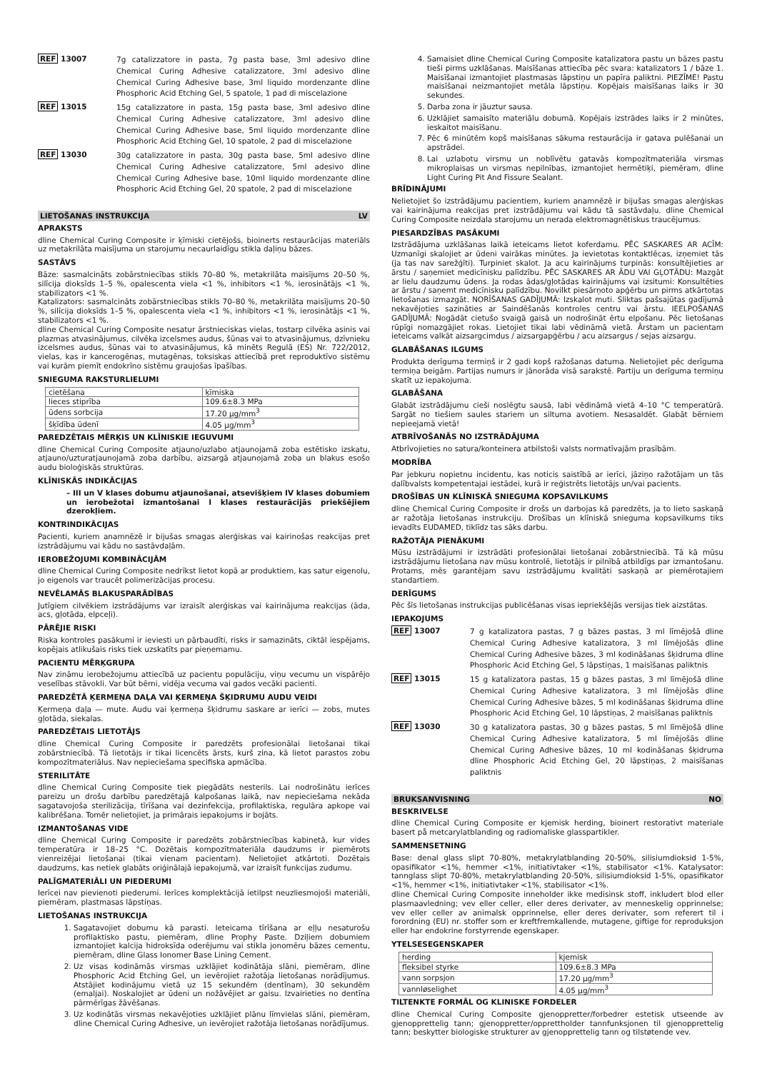REF 13007
7g catalizzatore in pasta, 7g pasta base, 3ml adesivo dline Chemical Curing Adhesive catalizzatore, 3ml adesivo dline Chemical Curing Adhesive base, 3ml liquido mordenzante dline Phosphoric Acid Etching Gel, 5 spatole, 1 pad di miscelazione
REF 13015
15g catalizzatore in pasta, 15g pasta base, 3ml adesivo dline Chemical Curing Adhesive catalizzatore, 3ml adesivo dline Chemical Curing Adhesive base, 5ml liquido mordenzante dline Phosphoric Acid Etching Gel, 10 spatole, 2 pad di miscelazione
REF 13030
30g catalizzatore in pasta, 30g pasta base, 5ml adesivo dline Chemical Curing Adhesive catalizzatore, 5ml adesivo dline Chemical Curing Adhesive base, 10ml liquido mordenzante dline Phosphoric Acid Etching Gel, 20 spatole, 2 pad di miscelazione
LIETOŠANAS INSTRUKCIJA LV
APRAKSTS
dline Chemical Curing Composite ir ķīmiski cietējošs, bioinerts restaurācijas materiāls uz metakrilāta maisījuma un starojumu necaurlaidīgu stikla daļiņu bāzes.
SASTĀVS
Bāze: sasmalcināts zobārstniecības stikls 70–80 %, metakrilāta maisījums 20–50 %, silīcija dioksīds 1–5 %, opalescenta viela <1 %, inhibitors <1 %, ierosinātājs <1 %, stabilizators <1 %.
Katalizators: sasmalcināts zobārstniecības stikls 70–80 %, metakrilāta maisījums 20–50 %, silīcija dioksīds 1–5 %, opalescenta viela <1 %, inhibitors <1 %, ierosinātājs <1 %, stabilizators <1 %.
dline Chemical Curing Composite nesatur ārstnieciskas vielas, tostarp cilvēka asinis vai plazmas atvasinājumus, cilvēka izcelsmes audus, šūnas vai to atvasinājumus, dzīvnieku izcelsmes audus, šūnas vai to atvasinājumus, kā minēts Regulā (ES) Nr. 722/2012, vielas, kas ir kancerogēnas, mutagēnas, toksiskas attiecībā pret reproduktīvo sistēmu vai kurām piemīt endokrīno sistēmu graujošas īpašības.
SNIEGUMA RAKSTURLIELUMI
| cietēšana | ķīmiska |
| lieces stiprība | 109.6±8.3 MPa |
| ūdens sorbcija | 17.20 µg/mm<sup>3</sup> |
| šķīdība ūdenī | 4.05 µg/mm<sup>3</sup> |
PAREDZĒTAIS MĒRĶIS UN KLĪNISKIE IEGUVUMI
dline Chemical Curing Composite atjauno/uzlabo atjaunojamā zoba estētisko izskatu, atjauno/uzturatjaunojamā zoba darbību, aizsargā atjaunojamā zoba un blakus esošo audu bioloģiskās struktūras.
KLĪNISKĀS INDIKĀCIJAS
– III un V klases dobumu atjaunošanai, atsevišķiem IV klases dobumiem un ierobežotai izmantošanai I klases restaurācijās priekšējiem dzerokļiem.
KONTRINDIKĀCIJAS
Pacienti, kuriem anamnēzē ir bijušas smagas alerģiskas vai kairinošas reakcijas pret izstrādājumu vai kādu no sastāvdaļām.
IEROBEŽOJUMI KOMBINĀCIJĀM
dline Chemical Curing Composite nedrīkst lietot kopā ar produktiem, kas satur eigenolu, jo eigenols var traucēt polimerizācijas procesu.
NEVĒLAMĀS BLAKUSPARĀDĪBAS
Jutīgiem cilvēkiem izstrādājums var izraisīt alerģiskas vai kairinājuma reakcijas (āda, acs, gļotāda, elpceļi).
PĀRĒJIE RISKI
Riska kontroles pasākumi ir ieviesti un pārbaudīti, risks ir samazināts, ciktāl iespējams, kopējais atlikušais risks tiek uzskatīts par pieņemamu.
PACIENTU MĒRĶGRUPA
Nav zināmu ierobežojumu attiecībā uz pacientu populāciju, viņu vecumu un vispārējo veselības stāvokli. Var būt bērni, vidēja vecuma vai gados vecāki pacienti.
PAREDZĒTĀ ĶERMEŅA DAĻA VAI ĶERMEŅA ŠĶIDRUMU AUDU VEIDI
Ķermeņa daļa — mute. Audu vai ķermeņa šķidrumu saskare ar ierīci — zobs, mutes gļotāda, siekalas.
PAREDZĒTAIS LIETOTĀJS
dline Chemical Curing Composite ir paredzēts profesionālai lietošanai tikai zobārstniecībā. Tā lietotājs ir tikai licencēts ārsts, kurš zina, kā lietot parastos zobu kompozītmateriālus. Nav nepieciešama specifiska apmācība.
STERILITĀTE
dline Chemical Curing Composite tiek piegādāts nesterils. Lai nodrošinātu ierīces pareizu un drošu darbību paredzētajā kalpošanas laikā, nav nepieciešama nekāda sagatavojoša sterilizācija, tīrīšana vai dezinfekcija, profilaktiska, regulāra apkope vai kalibrēšana. Tomēr nelietojiet, ja primārais iepakojums ir bojāts.
IZMANTOŠANAS VIDE
dline Chemical Curing Composite ir paredzēts zobārstniecības kabinetā, kur vides temperatūra ir 18–25 °C. Dozētais kompozītmateriāla daudzums ir piemērots vienreizējai lietošanai (tikai vienam pacientam). Nelietojiet atkārtoti. Dozētais daudzums, kas netiek glabāts oriģinālajā iepakojumā, var izraisīt funkcijas zudumu.
PALĪGMATERIĀLI UN PIEDERUMI
Ierīcei nav pievienoti piederumi. Ierīces komplektācijā ietilpst neuzliesmojoši materiāli, piemēram, plastmasas lāpstiņas.
LIETOŠANAS INSTRUKCIJA
1. Sagatavojiet dobumu kā parasti. Ieteicama tīrīšana ar eļļu nesaturošu profilaktisko pastu, piemēram, dline Prophy Paste. Dziļiem dobumiem izmantojiet kalcija hidroksīda oderējumu vai stikla jonomēru bāzes cementu, piemēram, dline Glass Ionomer Base Lining Cement.
2. Uz visas kodināmās virsmas uzklājiet kodinātāja slāni, piemēram, dline Phosphoric Acid Etching Gel, un ievērojiet ražotāja lietošanas norādījumus. Atstājiet kodinājumu vietā uz 15 sekundēm (dentīnam), 30 sekundēm (emaljai). Noskalojiet ar ūdeni un nožāvējiet ar gaisu. Izvairieties no dentīna pārmērīgas žāvēšanas.
3. Uz kodinātās virsmas nekavējoties uzklājiet plānu līmvielas slāni, piemēram, dline Chemical Curing Adhesive, un ievērojiet ražotāja lietošanas norādījumus.
4. Samaisiet dline Chemical Curing Composite katalizatora pastu un bāzes pastu tieši pirms uzklāšanas. Maisīšanas attiecība pēc svara: katalizators 1 / bāze 1. Maisīšanai izmantojiet plastmasas lāpstiņu un papīra paliktni. PIEZĪME! Pastu maisīšanai neizmantojiet metāla lāpstiņu. Kopējais maisīšanas laiks ir 30 sekundes.
5. Darba zona ir jāuztur sausa.
6. Uzklājiet samaisīto materiālu dobumā. Kopējais izstrādes laiks ir 2 minūtes, ieskaitot maisīšanu.
7. Pēc 6 minūtēm kopš maisīšanas sākuma restaurācija ir gatava pulēšanai un apstrādei.
8. Lai uzlabotu virsmu un noblīvētu gatavās kompozītmateriāla virsmas mikroplaisas un virsmas nepilnības, izmantojiet hermētiķi, piemēram, dline Light Curing Pit And Fissure Sealant.
BRĪDINĀJUMI
Nelietojiet šo izstrādājumu pacientiem, kuriem anamnēzē ir bijušas smagas alerģiskas vai kairinājuma reakcijas pret izstrādājumu vai kādu tā sastāvdaļu. dline Chemical Curing Composite neizdala starojumu un nerada elektromagnētiskus traucējumus.
PIESARDZĪBAS PASĀKUMI
Izstrādājuma uzklāšanas laikā ieteicams lietot koferdamu. PĒC SASKARES AR ACĪM: Uzmanīgi skalojiet ar ūdeni vairākas minūtes. Ja ievietotas kontaktlēcas, izņemiet tās (ja tas nav sarežģīti). Turpiniet skalot. Ja acu kairinājums turpinās: konsultējieties ar ārstu / saņemiet medicīnisku palīdzību. PĒC SASKARES AR ĀDU VAI GĻOTĀDU: Mazgāt ar lielu daudzumu ūdens. Ja rodas ādas/gļotādas kairinājums vai izsitumi: Konsultēties ar ārstu / saņemt medicīnisku palīdzību. Novilkt piesārņoto apģērbu un pirms atkārtotas lietošanas izmazgāt. NORĪŠANAS GADĪJUMĀ: Izskalot muti. Sliktas pašsajūtas gadījumā nekavējoties sazināties ar Saindēšanās kontroles centru vai ārstu. IEELPOŠANAS GADĪJUMĀ: Nogādāt cietušo svaigā gaisā un nodrošināt ērtu elpošanu. Pēc lietošanas rūpīgi nomazgājiet rokas. Lietojiet tikai labi vēdināmā vietā. Ārstam un pacientam ieteicams valkāt aizsargcimdus / aizsargapģērbu / acu aizsargus / sejas aizsargu.
GLABĀŠANAS ILGUMS
Produkta derīguma termiņš ir 2 gadi kopš ražošanas datuma. Nelietojiet pēc derīguma termiņa beigām. Partijas numurs ir jānorāda visā sarakstē. Partiju un derīguma termiņu skatīt uz iepakojuma.
GLABĀŠANA
Glabāt izstrādājumu cieši noslēgtu sausā, labi vēdināmā vietā 4–10 °C temperatūrā. Sargāt no tiešiem saules stariem un siltuma avotiem. Nesasaldēt. Glabāt bērniem nepieejamā vietā!
ATBRĪVOŠANĀS NO IZSTRĀDĀJUMA
Atbrīvojieties no satura/konteinera atbilstoši valsts normatīvajām prasībām.
MODRĪBA
Par jebkuru nopietnu incidentu, kas noticis saistībā ar ierīci, jāziņo ražotājam un tās dalībvalsts kompetentajai iestādei, kurā ir reģistrēts lietotājs un/vai pacients.
DROŠĪBAS UN KLĪNISKĀ SNIEGUMA KOPSAVILKUMS
dline Chemical Curing Composite ir drošs un darbojas kā paredzēts, ja to lieto saskaņā ar ražotāja lietošanas instrukciju. Drošības un klīniskā snieguma kopsavilkums tiks ievadīts EUDAMED, tiklīdz tas sāks darbu.
RAŽOTĀJA PIENĀKUMI
Mūsu izstrādājumi ir izstrādāti profesionālai lietošanai zobārstniecībā. Tā kā mūsu izstrādājumu lietošana nav mūsu kontrolē, lietotājs ir pilnībā atbildīgs par izmantošanu. Protams, mēs garantējam savu izstrādājumu kvalitāti saskaņā ar piemērotajiem standartiem.
DERĪGUMS
Pēc šīs lietošanas instrukcijas publicēšanas visas iepriekšējās versijas tiek aizstātas.
IEPAKOJUMS
REF 13007
7 g katalizatora pastas, 7 g bāzes pastas, 3 ml līmējošā dline Chemical Curing Adhesive katalizatora, 3 ml līmējošās dline Chemical Curing Adhesive bāzes, 3 ml kodināšanas šķidruma dline Phosphoric Acid Etching Gel, 5 lāpstiņas, 1 maisīšanas paliktnis
REF 13015
15 g katalizatora pastas, 15 g bāzes pastas, 3 ml līmējošā dline Chemical Curing Adhesive katalizatora, 3 ml līmējošās dline Chemical Curing Adhesive bāzes, 5 ml kodināšanas šķidruma dline Phosphoric Acid Etching Gel, 10 lāpstiņas, 2 maisīšanas paliktnis
REF 13030
30 g katalizatora pastas, 30 g bāzes pastas, 5 ml līmējošā dline Chemical Curing Adhesive katalizatora, 5 ml līmējošās dline Chemical Curing Adhesive bāzes, 10 ml kodināšanas šķidruma dline Phosphoric Acid Etching Gel, 20 lāpstiņas, 2 maisīšanas paliktnis
BRUKSANVISNING NO
BESKRIVELSE
dline Chemical Curing Composite er kjemisk herding, bioinert restorativt materiale basert på metcarylatblanding og radiomaliske glasspartikler.
SAMMENSETNING
Base: denal glass slipt 70-80%, metakrylatblanding 20-50%, silisiumdioksid 1-5%, opasifikator <1%, hemmer <1%, initiativtaker <1%, stabilisator <1%. Katalysator: tannglass slipt 70-80%, metakrylatblanding 20-50%, silisiumdioksid 1-5%, opasifikator <1%, hemmer <1%, initiativtaker <1%, stabilisator <1%.
dline Chemical Curing Composite inneholder ikke medisinsk stoff, inkludert blod eller plasmaavledning; vev eller celler, eller deres derivater, av menneskelig opprinnelse; vev eller celler av animalsk opprinnelse, eller deres derivater, som referert til i forordning (EU) nr. stoffer som er kreftfremkallende, mutagene, giftige for reproduksjon eller har endokrine forstyrrende egenskaper.
YTELSESEGENSKAPER
| herding | kjemisk |
| fleksibel styrke | 109.6±8.3 MPa |
| vann sorpsjon | 17.20 µg/mm<sup>3</sup> |
| vannløselighet | 4.05 µg/mm<sup>3</sup> |
TILTENKTE FORMÅL OG KLINISKE FORDELER
dline Chemical Curing Composite gjenoppretter/forbedrer estetisk utseende av gjenopprettelig tann; gjenoppretter/opprettholder tannfunksjonen til gjenopprettelig tann; beskytter biologiske strukturer av gjenopprettelig tann og tilstøtende vev.